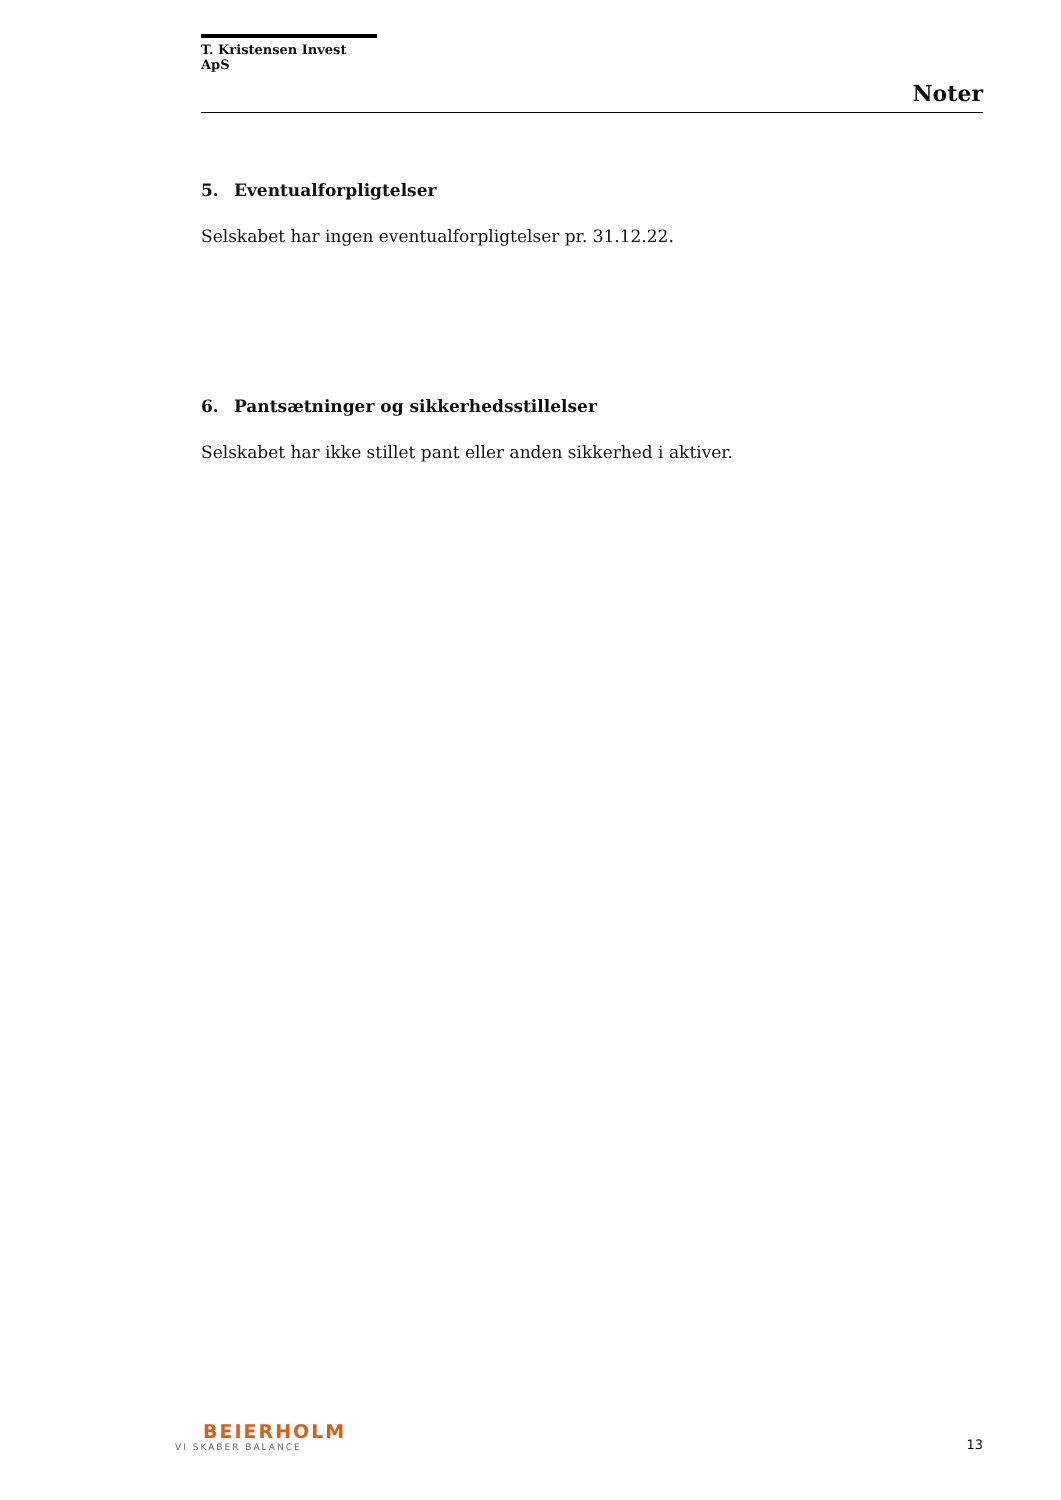T. Kristensen Invest ApS
Noter
5. Eventualforpligtelser
Selskabet har ingen eventualforpligtelser pr. 31.12.22.
6. Pantsætninger og sikkerhedsstillelser
Selskabet har ikke stillet pant eller anden sikkerhed i aktiver.
BEIERHOLM
VI SKABER BALANCE
13